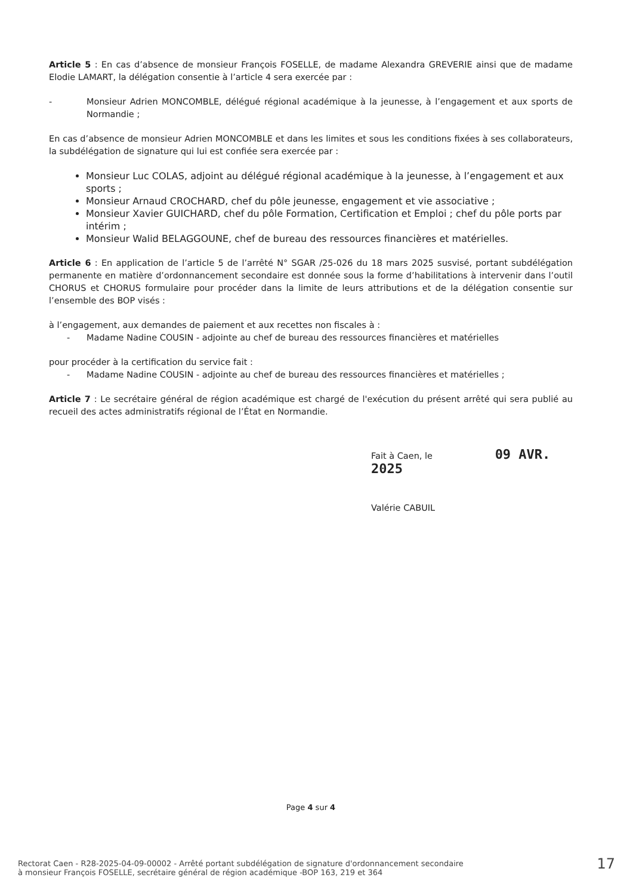Article 5 : En cas d’absence de monsieur François FOSELLE, de madame Alexandra GREVERIE ainsi que de madame Elodie LAMART, la délégation consentie à l’article 4 sera exercée par :
- Monsieur Adrien MONCOMBLE, délégué régional académique à la jeunesse, à l’engagement et aux sports de Normandie ;
En cas d’absence de monsieur Adrien MONCOMBLE et dans les limites et sous les conditions fixées à ses collaborateurs, la subdélégation de signature qui lui est confiée sera exercée par :
Monsieur Luc COLAS, adjoint au délégué régional académique à la jeunesse, à l’engagement et aux sports ;
Monsieur Arnaud CROCHARD, chef du pôle jeunesse, engagement et vie associative ;
Monsieur Xavier GUICHARD, chef du pôle Formation, Certification et Emploi ; chef du pôle ports par intérim ;
Monsieur Walid BELAGGOUNE, chef de bureau des ressources financières et matérielles.
Article 6 : En application de l’article 5 de l’arrêté N° SGAR /25-026 du 18 mars 2025 susvisé, portant subdélégation permanente en matière d’ordonnancement secondaire est donnée sous la forme d’habilitations à intervenir dans l’outil CHORUS et CHORUS formulaire pour procéder dans la limite de leurs attributions et de la délégation consentie sur l’ensemble des BOP visés :
à l’engagement, aux demandes de paiement et aux recettes non fiscales à :
- Madame Nadine COUSIN - adjointe au chef de bureau des ressources financières et matérielles
pour procéder à la certification du service fait :
- Madame Nadine COUSIN - adjointe au chef de bureau des ressources financières et matérielles ;
Article 7 : Le secrétaire général de région académique est chargé de l'exécution du présent arrêté qui sera publié au recueil des actes administratifs régional de l’État en Normandie.
Fait à Caen, le 09 AVR. 2025
Valérie CABUIL
Page 4 sur 4
Rectorat Caen - R28-2025-04-09-00002 - Arrêté portant subdélégation de signature d'ordonnancement secondaire
à monsieur François FOSELLE, secrétaire général de région académique -BOP 163, 219 et 364
17